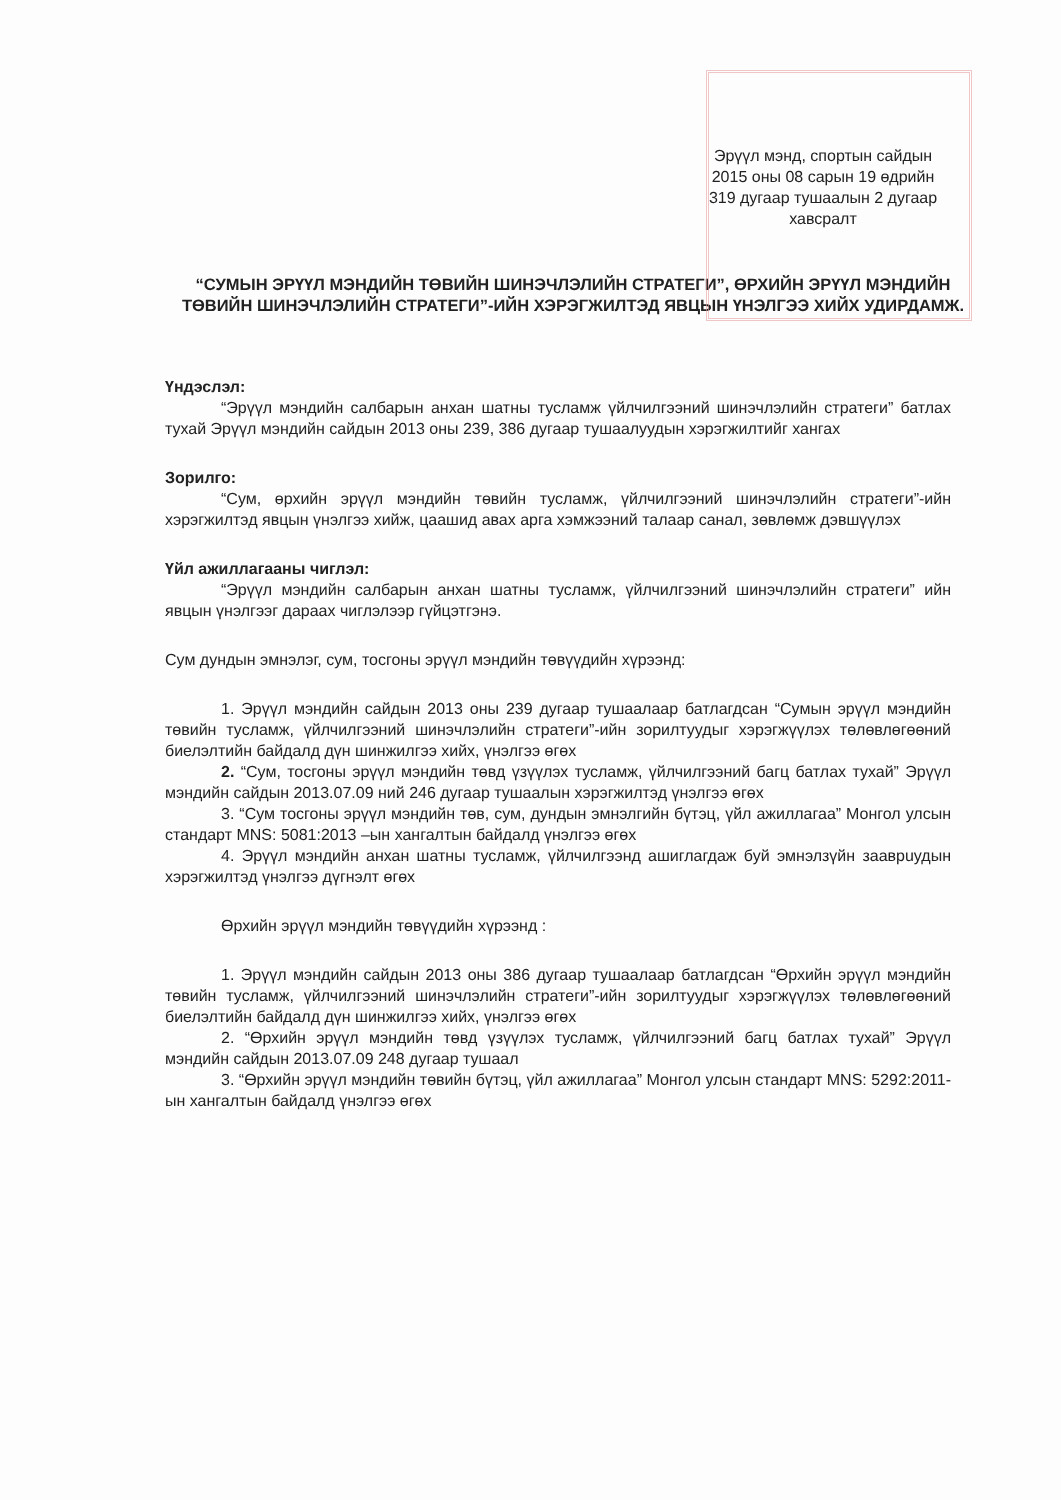Эрүүл мэнд, спортын сайдын
2015 оны 08 сарын 19 өдрийн
319 дугаар тушаалын 2 дугаар
хавсралт
“СУМЫН ЭРҮҮЛ МЭНДИЙН ТӨВИЙН ШИНЭЧЛЭЛИЙН СТРАТЕГИ”, ӨРХИЙН ЭРҮҮЛ МЭНДИЙН ТӨВИЙН ШИНЭЧЛЭЛИЙН СТРАТЕГИ”-ИЙН ХЭРЭГЖИЛТЭД ЯВЦЫН ҮНЭЛГЭЭ ХИЙХ УДИРДАМЖ.
Үндэслэл:
“Эрүүл мэндийн салбарын анхан шатны тусламж үйлчилгээний шинэчлэлийн стратеги” батлах тухай Эрүүл мэндийн сайдын 2013 оны 239, 386 дугаар тушаалуудын хэрэгжилтийг хангах
Зорилго:
“Сум, өрхийн эрүүл мэндийн төвийн тусламж, үйлчилгээний шинэчлэлийн стратеги”-ийн хэрэгжилтэд явцын үнэлгээ хийж, цаашид авах арга хэмжээний талаар санал, зөвлөмж дэвшүүлэх
Үйл ажиллагааны чиглэл:
“Эрүүл мэндийн салбарын анхан шатны тусламж, үйлчилгээний шинэчлэлийн стратеги” ийн явцын үнэлгээг дараах чиглэлээр гүйцэтгэнэ.
Сум дундын эмнэлэг, сум, тосгоны эрүүл мэндийн төвүүдийн хүрээнд:
1. Эрүүл мэндийн сайдын 2013 оны 239 дугаар тушаалаар батлагдсан “Сумын эрүүл мэндийн төвийн тусламж, үйлчилгээний шинэчлэлийн стратеги”-ийн зорилтуудыг хэрэгжүүлэх төлөвлөгөөний биелэлтийн байдалд дүн шинжилгээ хийх, үнэлгээ өгөх
2. “Сум, тосгоны эрүүл мэндийн төвд үзүүлэх тусламж, үйлчилгээний багц батлах тухай” Эрүүл мэндийн сайдын 2013.07.09 ний 246 дугаар тушаалын хэрэгжилтэд үнэлгээ өгөх
3. “Сум тосгоны эрүүл мэндийн төв, сум, дундын эмнэлгийн бүтэц, үйл ажиллагаа” Монгол улсын стандарт MNS: 5081:2013 –ын хангалтын байдалд үнэлгээ өгөх
4. Эрүүл мэндийн анхан шатны тусламж, үйлчилгээнд ашиглагдаж буй эмнэлзүйн зааврuудын хэрэгжилтэд үнэлгээ дүгнэлт өгөх
Өрхийн эрүүл мэндийн төвүүдийн хүрээнд :
1. Эрүүл мэндийн сайдын 2013 оны 386 дугаар тушаалаар батлагдсан “Өрхийн эрүүл мэндийн төвийн тусламж, үйлчилгээний шинэчлэлийн стратеги”-ийн зорилтуудыг хэрэгжүүлэх төлөвлөгөөний биелэлтийн байдалд дүн шинжилгээ хийх, үнэлгээ өгөх
2. “Өрхийн эрүүл мэндийн төвд үзүүлэх тусламж, үйлчилгээний багц батлах тухай” Эрүүл мэндийн сайдын 2013.07.09 248 дугаар тушаал
3. “Өрхийн эрүүл мэндийн төвийн бүтэц, үйл ажиллагаа” Монгол улсын стандарт MNS: 5292:2011-ын хангалтын байдалд үнэлгээ өгөх